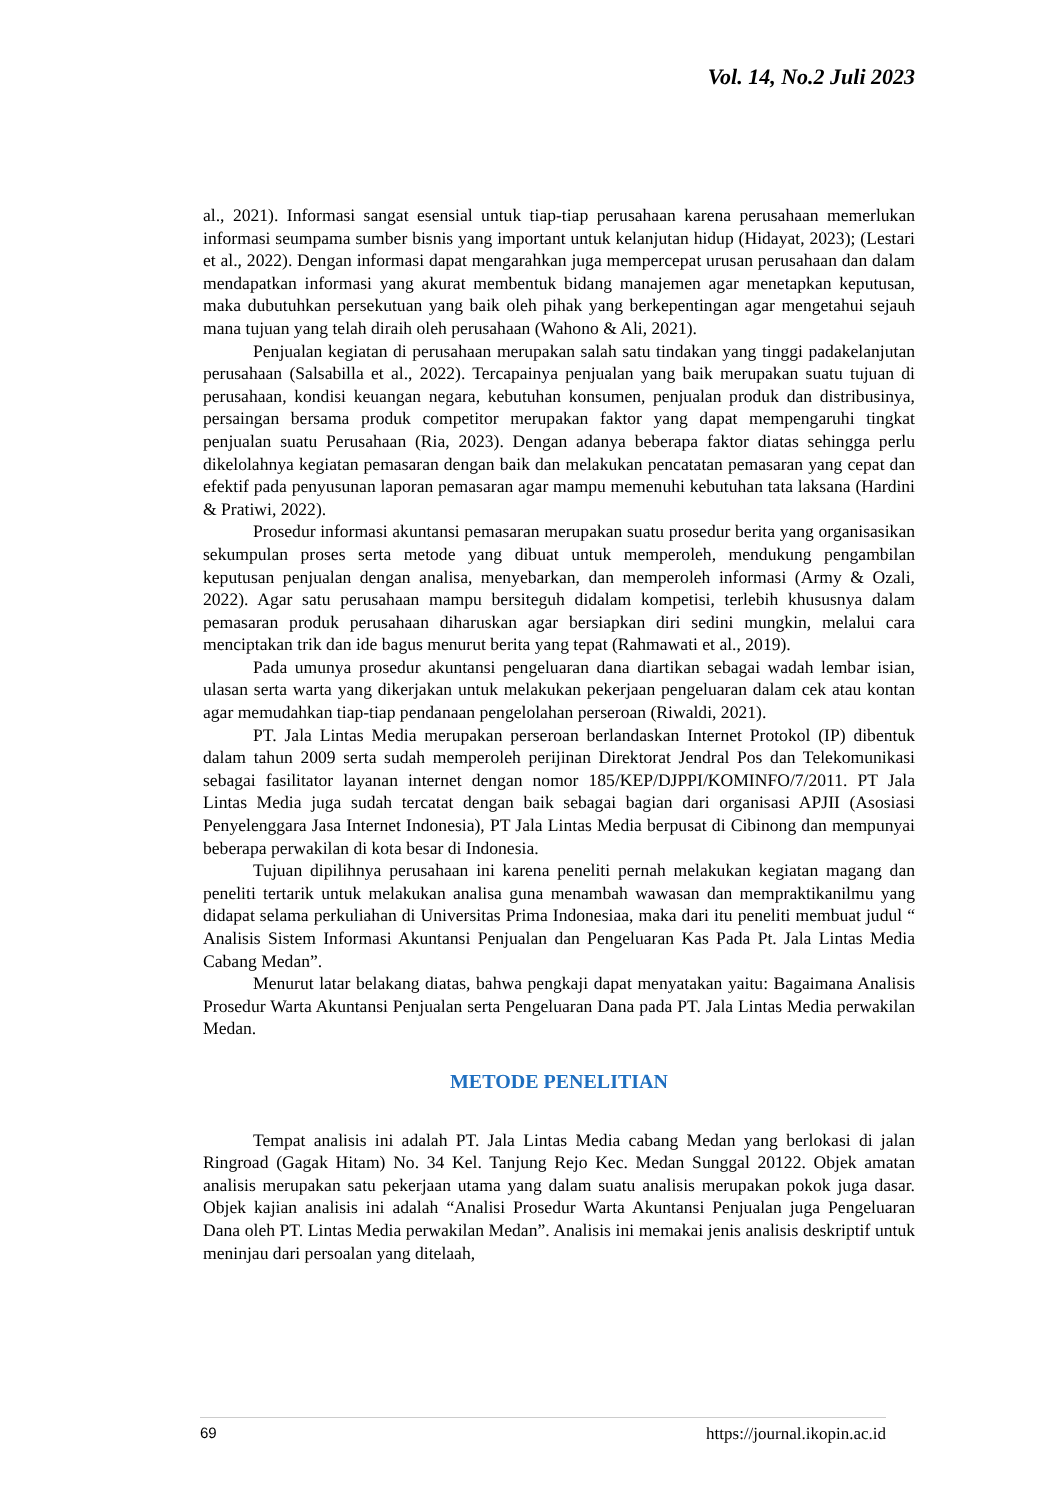Vol. 14, No.2 Juli 2023
al., 2021). Informasi sangat esensial untuk tiap-tiap perusahaan karena perusahaan memerlukan informasi seumpama sumber bisnis yang important untuk kelanjutan hidup (Hidayat, 2023); (Lestari et al., 2022). Dengan informasi dapat mengarahkan juga mempercepat urusan perusahaan dan dalam mendapatkan informasi yang akurat membentuk bidang manajemen agar menetapkan keputusan, maka dubutuhkan persekutuan yang baik oleh pihak yang berkepentingan agar mengetahui sejauh mana tujuan yang telah diraih oleh perusahaan (Wahono & Ali, 2021).
Penjualan kegiatan di perusahaan merupakan salah satu tindakan yang tinggi padakelanjutan perusahaan (Salsabilla et al., 2022). Tercapainya penjualan yang baik merupakan suatu tujuan di perusahaan, kondisi keuangan negara, kebutuhan konsumen, penjualan produk dan distribusinya, persaingan bersama produk competitor merupakan faktor yang dapat mempengaruhi tingkat penjualan suatu Perusahaan (Ria, 2023). Dengan adanya beberapa faktor diatas sehingga perlu dikelolahnya kegiatan pemasaran dengan baik dan melakukan pencatatan pemasaran yang cepat dan efektif pada penyusunan laporan pemasaran agar mampu memenuhi kebutuhan tata laksana (Hardini & Pratiwi, 2022).
Prosedur informasi akuntansi pemasaran merupakan suatu prosedur berita yang organisasikan sekumpulan proses serta metode yang dibuat untuk memperoleh, mendukung pengambilan keputusan penjualan dengan analisa, menyebarkan, dan memperoleh informasi (Army & Ozali, 2022). Agar satu perusahaan mampu bersiteguh didalam kompetisi, terlebih khususnya dalam pemasaran produk perusahaan diharuskan agar bersiapkan diri sedini mungkin, melalui cara menciptakan trik dan ide bagus menurut berita yang tepat (Rahmawati et al., 2019).
Pada umunya prosedur akuntansi pengeluaran dana diartikan sebagai wadah lembar isian, ulasan serta warta yang dikerjakan untuk melakukan pekerjaan pengeluaran dalam cek atau kontan agar memudahkan tiap-tiap pendanaan pengelolahan perseroan (Riwaldi, 2021).
PT. Jala Lintas Media merupakan perseroan berlandaskan Internet Protokol (IP) dibentuk dalam tahun 2009 serta sudah memperoleh perijinan Direktorat Jendral Pos dan Telekomunikasi sebagai fasilitator layanan internet dengan nomor 185/KEP/DJPPI/KOMINFO/7/2011. PT Jala Lintas Media juga sudah tercatat dengan baik sebagai bagian dari organisasi APJII (Asosiasi Penyelenggara Jasa Internet Indonesia), PT Jala Lintas Media berpusat di Cibinong dan mempunyai beberapa perwakilan di kota besar di Indonesia.
Tujuan dipilihnya perusahaan ini karena peneliti pernah melakukan kegiatan magang dan peneliti tertarik untuk melakukan analisa guna menambah wawasan dan mempraktikanilmu yang didapat selama perkuliahan di Universitas Prima Indonesiaa, maka dari itu peneliti membuat judul “ Analisis Sistem Informasi Akuntansi Penjualan dan Pengeluaran Kas Pada Pt. Jala Lintas Media Cabang Medan”.
Menurut latar belakang diatas, bahwa pengkaji dapat menyatakan yaitu: Bagaimana Analisis Prosedur Warta Akuntansi Penjualan serta Pengeluaran Dana pada PT. Jala Lintas Media perwakilan Medan.
METODE PENELITIAN
Tempat analisis ini adalah PT. Jala Lintas Media cabang Medan yang berlokasi di jalan Ringroad (Gagak Hitam) No. 34 Kel. Tanjung Rejo Kec. Medan Sunggal 20122. Objek amatan analisis merupakan satu pekerjaan utama yang dalam suatu analisis merupakan pokok juga dasar. Objek kajian analisis ini adalah “Analisi Prosedur Warta Akuntansi Penjualan juga Pengeluaran Dana oleh PT. Lintas Media perwakilan Medan”. Analisis ini memakai jenis analisis deskriptif untuk meninjau dari persoalan yang ditelaah,
69 https://journal.ikopin.ac.id